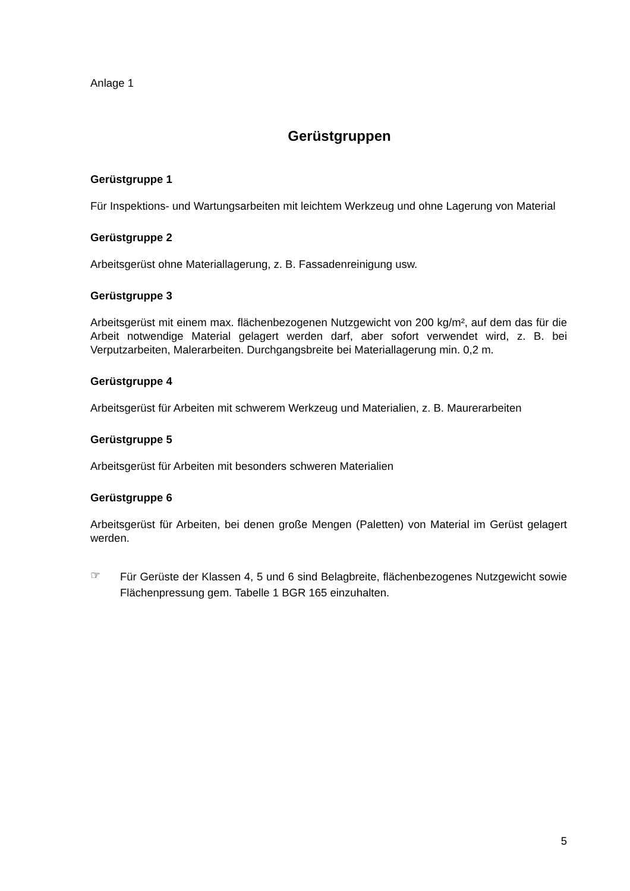Anlage 1
Gerüstgruppen
Gerüstgruppe 1
Für Inspektions- und Wartungsarbeiten mit leichtem Werkzeug und ohne Lagerung von Material
Gerüstgruppe 2
Arbeitsgerüst ohne Materiallagerung, z. B. Fassadenreinigung usw.
Gerüstgruppe 3
Arbeitsgerüst mit einem max. flächenbezogenen Nutzgewicht von 200 kg/m², auf dem das für die Arbeit notwendige Material gelagert werden darf, aber sofort verwendet wird, z. B. bei Verputzarbeiten, Malerarbeiten. Durchgangsbreite bei Materiallagerung min. 0,2 m.
Gerüstgruppe 4
Arbeitsgerüst für Arbeiten mit schwerem Werkzeug und Materialien, z. B. Maurerarbeiten
Gerüstgruppe 5
Arbeitsgerüst für Arbeiten mit besonders schweren Materialien
Gerüstgruppe 6
Arbeitsgerüst für Arbeiten, bei denen große Mengen (Paletten) von Material im Gerüst gelagert werden.
☞
Für Gerüste der Klassen 4, 5 und 6 sind Belagbreite, flächenbezogenes Nutzgewicht sowie Flächenpressung gem. Tabelle 1 BGR 165 einzuhalten.
5